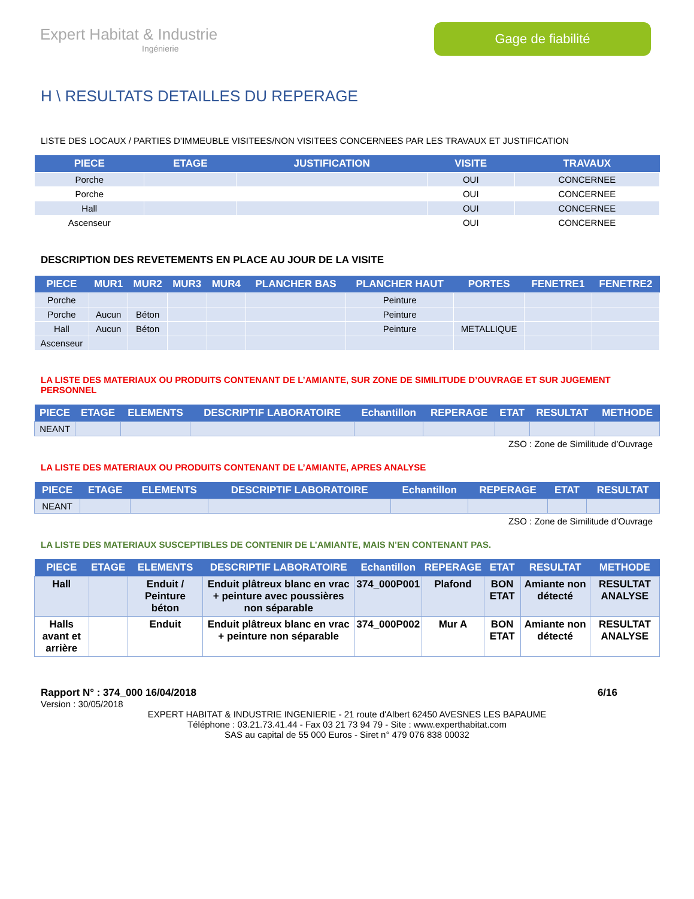Expert Habitat & Industrie
Ingénierie
Gage de fiabilité
H \ RESULTATS DETAILLES DU REPERAGE
LISTE DES LOCAUX / PARTIES D’IMMEUBLE VISITEES/NON VISITEES CONCERNEES PAR LES TRAVAUX ET JUSTIFICATION
| PIECE | ETAGE | JUSTIFICATION | VISITE | TRAVAUX |
| --- | --- | --- | --- | --- |
| Porche | | | OUI | CONCERNEE |
| Porche | | | OUI | CONCERNEE |
| Hall | | | OUI | CONCERNEE |
| Ascenseur | | | OUI | CONCERNEE |
DESCRIPTION DES REVETEMENTS EN PLACE AU JOUR DE LA VISITE
| PIECE | MUR1 | MUR2 | MUR3 | MUR4 | PLANCHER BAS | PLANCHER HAUT | PORTES | FENETRE1 | FENETRE2 |
| --- | --- | --- | --- | --- | --- | --- | --- | --- | --- |
| Porche | | | | | | Peinture | | | |
| Porche | Aucun | Béton | | | | Peinture | | | |
| Hall | Aucun | Béton | | | | Peinture | METALLIQUE | | |
| Ascenseur | | | | | | | | | |
LA LISTE DES MATERIAUX OU PRODUITS CONTENANT DE L’AMIANTE, SUR ZONE DE SIMILITUDE D’OUVRAGE ET SUR JUGEMENT PERSONNEL
| PIECE | ETAGE | ELEMENTS | DESCRIPTIF LABORATOIRE | Echantillon | REPERAGE | ETAT | RESULTAT | METHODE |
| --- | --- | --- | --- | --- | --- | --- | --- | --- |
| NEANT | | | | | | | | |
ZSO : Zone de Similitude d’Ouvrage
LA LISTE DES MATERIAUX OU PRODUITS CONTENANT DE L’AMIANTE, APRES ANALYSE
| PIECE | ETAGE | ELEMENTS | DESCRIPTIF LABORATOIRE | Echantillon | REPERAGE | ETAT | RESULTAT |
| --- | --- | --- | --- | --- | --- | --- | --- |
| NEANT | | | | | | | |
ZSO : Zone de Similitude d’Ouvrage
LA LISTE DES MATERIAUX SUSCEPTIBLES DE CONTENIR DE L’AMIANTE, MAIS N’EN CONTENANT PAS.
| PIECE | ETAGE | ELEMENTS | DESCRIPTIF LABORATOIRE | Echantillon | REPERAGE | ETAT | RESULTAT | METHODE |
| --- | --- | --- | --- | --- | --- | --- | --- | --- |
| Hall | | Enduit / Peinture béton | Enduit plâtreux blanc en vrac + peinture avec poussières non séparable | 374_000P001 | Plafond | BON ETAT | Amiante non détecté | RESULTAT ANALYSE |
| Halls avant et arrière | | Enduit | Enduit plâtreux blanc en vrac + peinture non séparable | 374_000P002 | Mur A | BON ETAT | Amiante non détecté | RESULTAT ANALYSE |
Rapport N° : 374_000 16/04/2018 6/16
Version : 30/05/2018
EXPERT HABITAT & INDUSTRIE INGENIERIE - 21 route d'Albert 62450 AVESNES LES BAPAUME
Téléphone : 03.21.73.41.44 - Fax 03 21 73 94 79 - Site : www.experthabitat.com
SAS au capital de 55 000 Euros - Siret n° 479 076 838 00032